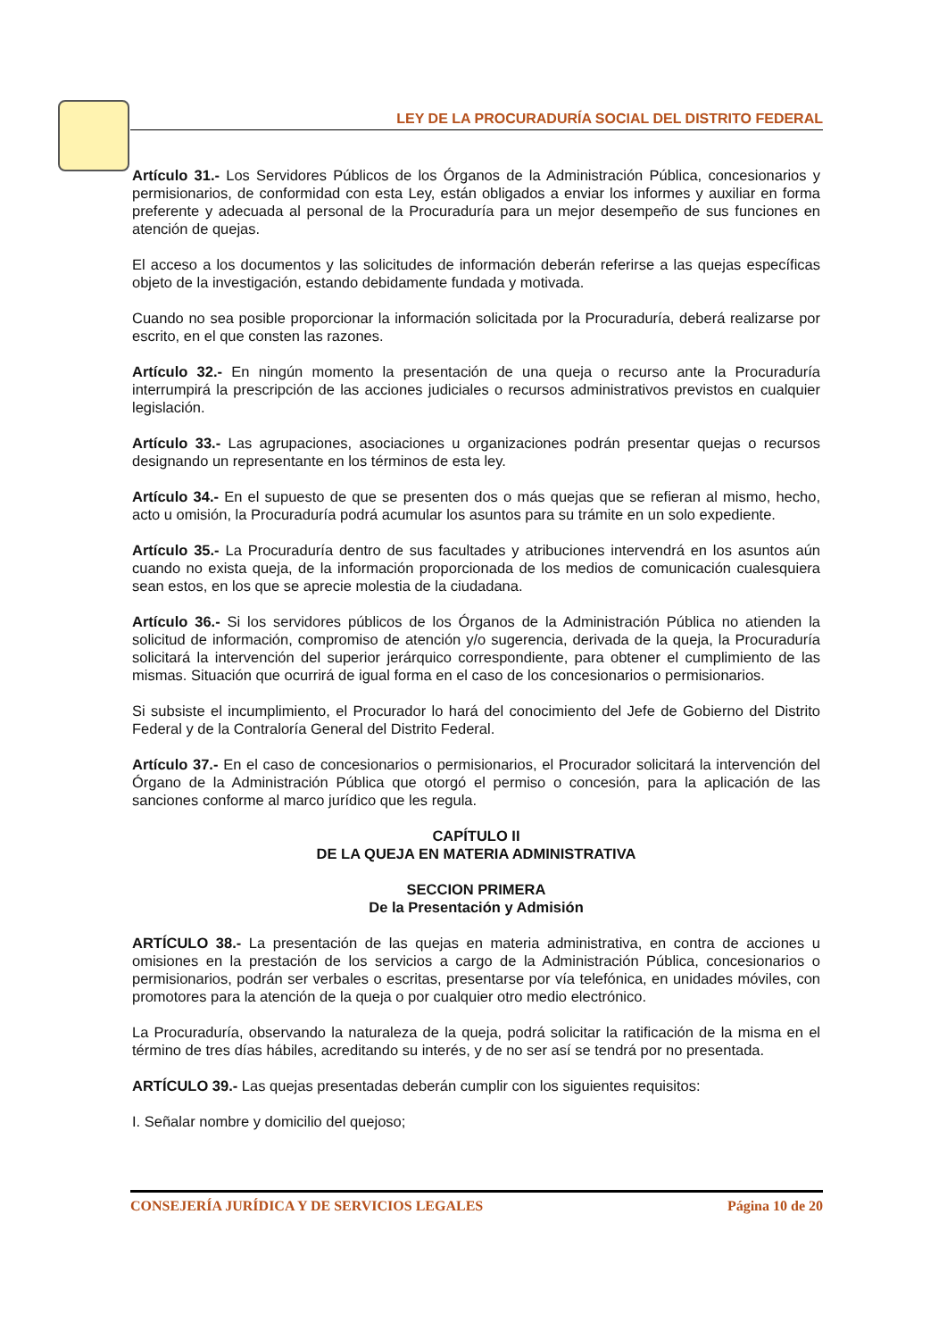LEY DE LA PROCURADURÍA SOCIAL DEL DISTRITO FEDERAL
Artículo 31.- Los Servidores Públicos de los Órganos de la Administración Pública, concesionarios y permisionarios, de conformidad con esta Ley, están obligados a enviar los informes y auxiliar en forma preferente y adecuada al personal de la Procuraduría para un mejor desempeño de sus funciones en atención de quejas.
El acceso a los documentos y las solicitudes de información deberán referirse a las quejas específicas objeto de la investigación, estando debidamente fundada y motivada.
Cuando no sea posible proporcionar la información solicitada por la Procuraduría, deberá realizarse por escrito, en el que consten las razones.
Artículo 32.- En ningún momento la presentación de una queja o recurso ante la Procuraduría interrumpirá la prescripción de las acciones judiciales o recursos administrativos previstos en cualquier legislación.
Artículo 33.- Las agrupaciones, asociaciones u organizaciones podrán presentar quejas o recursos designando un representante en los términos de esta ley.
Artículo 34.- En el supuesto de que se presenten dos o más quejas que se refieran al mismo, hecho, acto u omisión, la Procuraduría podrá acumular los asuntos para su trámite en un solo expediente.
Artículo 35.- La Procuraduría dentro de sus facultades y atribuciones intervendrá en los asuntos aún cuando no exista queja, de la información proporcionada de los medios de comunicación cualesquiera sean estos, en los que se aprecie molestia de la ciudadana.
Artículo 36.- Si los servidores públicos de los Órganos de la Administración Pública no atienden la solicitud de información, compromiso de atención y/o sugerencia, derivada de la queja, la Procuraduría solicitará la intervención del superior jerárquico correspondiente, para obtener el cumplimiento de las mismas. Situación que ocurrirá de igual forma en el caso de los concesionarios o permisionarios.
Si subsiste el incumplimiento, el Procurador lo hará del conocimiento del Jefe de Gobierno del Distrito Federal y de la Contraloría General del Distrito Federal.
Artículo 37.- En el caso de concesionarios o permisionarios, el Procurador solicitará la intervención del Órgano de la Administración Pública que otorgó el permiso o concesión, para la aplicación de las sanciones conforme al marco jurídico que les regula.
CAPÍTULO II
DE LA QUEJA EN MATERIA ADMINISTRATIVA
SECCION PRIMERA
De la Presentación y Admisión
ARTÍCULO 38.- La presentación de las quejas en materia administrativa, en contra de acciones u omisiones en la prestación de los servicios a cargo de la Administración Pública, concesionarios o permisionarios, podrán ser verbales o escritas, presentarse por vía telefónica, en unidades móviles, con promotores para la atención de la queja o por cualquier otro medio electrónico.
La Procuraduría, observando la naturaleza de la queja, podrá solicitar la ratificación de la misma en el término de tres días hábiles, acreditando su interés, y de no ser así se tendrá por no presentada.
ARTÍCULO 39.- Las quejas presentadas deberán cumplir con los siguientes requisitos:
I. Señalar nombre y domicilio del quejoso;
CONSEJERÍA JURÍDICA Y DE SERVICIOS LEGALES Página 10 de 20